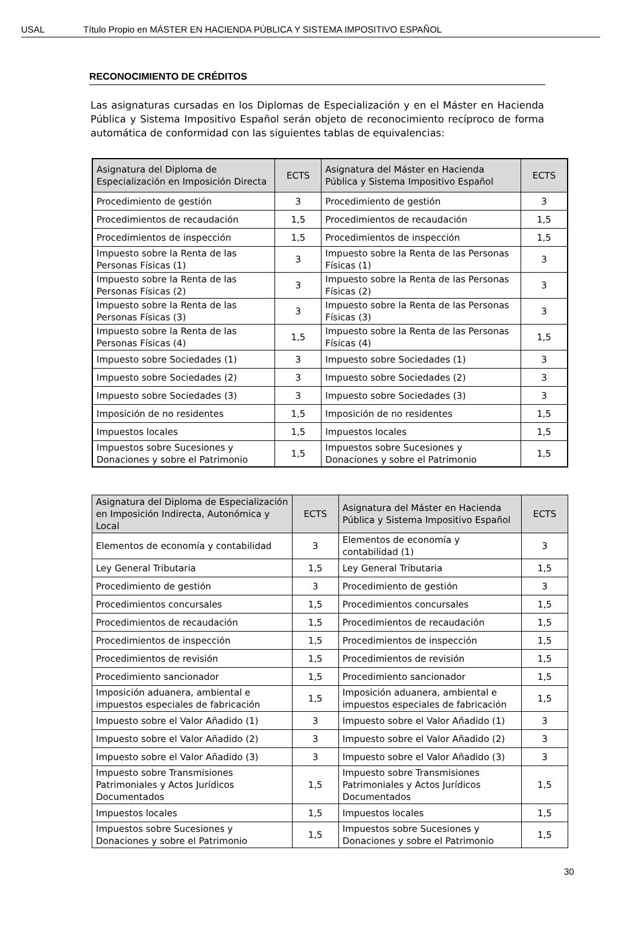USAL Título Propio en MÁSTER EN HACIENDA PÚBLICA Y SISTEMA IMPOSITIVO ESPAÑOL
RECONOCIMIENTO DE CRÉDITOS
Las asignaturas cursadas en los Diplomas de Especialización y en el Máster en Hacienda Pública y Sistema Impositivo Español serán objeto de reconocimiento recíproco de forma automática de conformidad con las siguientes tablas de equivalencias:
| Asignatura del Diploma de Especialización en Imposición Directa | ECTS | Asignatura del Máster en Hacienda Pública y Sistema Impositivo Español | ECTS |
| --- | --- | --- | --- |
| Procedimiento de gestión | 3 | Procedimiento de gestión | 3 |
| Procedimientos de recaudación | 1,5 | Procedimientos de recaudación | 1,5 |
| Procedimientos de inspección | 1,5 | Procedimientos de inspección | 1,5 |
| Impuesto sobre la Renta de las Personas Físicas (1) | 3 | Impuesto sobre la Renta de las Personas Físicas (1) | 3 |
| Impuesto sobre la Renta de las Personas Físicas (2) | 3 | Impuesto sobre la Renta de las Personas Físicas (2) | 3 |
| Impuesto sobre la Renta de las Personas Físicas (3) | 3 | Impuesto sobre la Renta de las Personas Físicas (3) | 3 |
| Impuesto sobre la Renta de las Personas Físicas (4) | 1,5 | Impuesto sobre la Renta de las Personas Físicas (4) | 1,5 |
| Impuesto sobre Sociedades (1) | 3 | Impuesto sobre Sociedades (1) | 3 |
| Impuesto sobre Sociedades (2) | 3 | Impuesto sobre Sociedades (2) | 3 |
| Impuesto sobre Sociedades (3) | 3 | Impuesto sobre Sociedades (3) | 3 |
| Imposición de no residentes | 1,5 | Imposición de no residentes | 1,5 |
| Impuestos locales | 1,5 | Impuestos locales | 1,5 |
| Impuestos sobre Sucesiones y Donaciones y sobre el Patrimonio | 1,5 | Impuestos sobre Sucesiones y Donaciones y sobre el Patrimonio | 1,5 |
| Asignatura del Diploma de Especialización en Imposición Indirecta, Autonómica y Local | ECTS | Asignatura del Máster en Hacienda Pública y Sistema Impositivo Español | ECTS |
| --- | --- | --- | --- |
| Elementos de economía y contabilidad | 3 | Elementos de economía y contabilidad (1) | 3 |
| Ley General Tributaria | 1,5 | Ley General Tributaria | 1,5 |
| Procedimiento de gestión | 3 | Procedimiento de gestión | 3 |
| Procedimientos concursales | 1,5 | Procedimientos concursales | 1,5 |
| Procedimientos de recaudación | 1,5 | Procedimientos de recaudación | 1,5 |
| Procedimientos de inspección | 1,5 | Procedimientos de inspección | 1,5 |
| Procedimientos de revisión | 1,5 | Procedimientos de revisión | 1,5 |
| Procedimiento sancionador | 1,5 | Procedimiento sancionador | 1,5 |
| Imposición aduanera, ambiental e impuestos especiales de fabricación | 1,5 | Imposición aduanera, ambiental e impuestos especiales de fabricación | 1,5 |
| Impuesto sobre el Valor Añadido (1) | 3 | Impuesto sobre el Valor Añadido (1) | 3 |
| Impuesto sobre el Valor Añadido (2) | 3 | Impuesto sobre el Valor Añadido (2) | 3 |
| Impuesto sobre el Valor Añadido (3) | 3 | Impuesto sobre el Valor Añadido (3) | 3 |
| Impuesto sobre Transmisiones Patrimoniales y Actos Jurídicos Documentados | 1,5 | Impuesto sobre Transmisiones Patrimoniales y Actos Jurídicos Documentados | 1,5 |
| Impuestos locales | 1,5 | Impuestos locales | 1,5 |
| Impuestos sobre Sucesiones y Donaciones y sobre el Patrimonio | 1,5 | Impuestos sobre Sucesiones y Donaciones y sobre el Patrimonio | 1,5 |
30